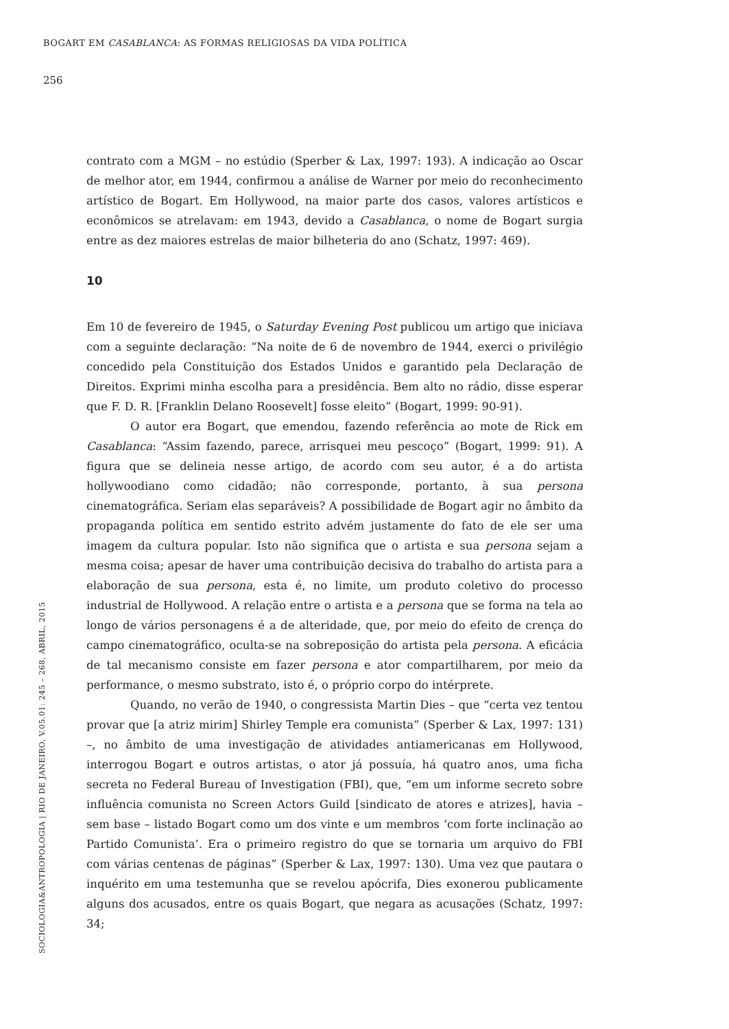BOGART EM CASABLANCA: AS FORMAS RELIGIOSAS DA VIDA POLÍTICA
256
contrato com a MGM – no estúdio (Sperber & Lax, 1997: 193). A indicação ao Oscar de melhor ator, em 1944, confirmou a análise de Warner por meio do reconhecimento artístico de Bogart. Em Hollywood, na maior parte dos casos, valores artísticos e econômicos se atrelavam: em 1943, devido a Casablanca, o nome de Bogart surgia entre as dez maiores estrelas de maior bilheteria do ano (Schatz, 1997: 469).
10
Em 10 de fevereiro de 1945, o Saturday Evening Post publicou um artigo que iniciava com a seguinte declaração: “Na noite de 6 de novembro de 1944, exerci o privilégio concedido pela Constituição dos Estados Unidos e garantido pela Declaração de Direitos. Exprimi minha escolha para a presidência. Bem alto no rádio, disse esperar que F. D. R. [Franklin Delano Roosevelt] fosse eleito” (Bogart, 1999: 90-91).
O autor era Bogart, que emendou, fazendo referência ao mote de Rick em Casablanca: “Assim fazendo, parece, arrisquei meu pescoço” (Bogart, 1999: 91). A figura que se delineia nesse artigo, de acordo com seu autor, é a do artista hollywoodiano como cidadão; não corresponde, portanto, à sua persona cinematográfica. Seriam elas separáveis? A possibilidade de Bogart agir no âmbito da propaganda política em sentido estrito advém justamente do fato de ele ser uma imagem da cultura popular. Isto não significa que o artista e sua persona sejam a mesma coisa; apesar de haver uma contribuição decisiva do trabalho do artista para a elaboração de sua persona, esta é, no limite, um produto coletivo do processo industrial de Hollywood. A relação entre o artista e a persona que se forma na tela ao longo de vários personagens é a de alteridade, que, por meio do efeito de crença do campo cinematográfico, oculta-se na sobreposição do artista pela persona. A eficácia de tal mecanismo consiste em fazer persona e ator compartilharem, por meio da performance, o mesmo substrato, isto é, o próprio corpo do intérprete.
Quando, no verão de 1940, o congressista Martin Dies – que “certa vez tentou provar que [a atriz mirim] Shirley Temple era comunista” (Sperber & Lax, 1997: 131) –, no âmbito de uma investigação de atividades antiamericanas em Hollywood, interrogou Bogart e outros artistas, o ator já possuía, há quatro anos, uma ficha secreta no Federal Bureau of Investigation (FBI), que, “em um informe secreto sobre influência comunista no Screen Actors Guild [sindicato de atores e atrizes], havia – sem base – listado Bogart como um dos vinte e um membros ‘com forte inclinação ao Partido Comunista’. Era o primeiro registro do que se tornaria um arquivo do FBI com várias centenas de páginas” (Sperber & Lax, 1997: 130). Uma vez que pautara o inquérito em uma testemunha que se revelou apócrifa, Dies exonerou publicamente alguns dos acusados, entre os quais Bogart, que negara as acusações (Schatz, 1997: 34;
SOCIOLOGIA&ANTROPOLOGIA | RIO DE JANEIRO, V.05.01: 245 – 268, ABRIL, 2015